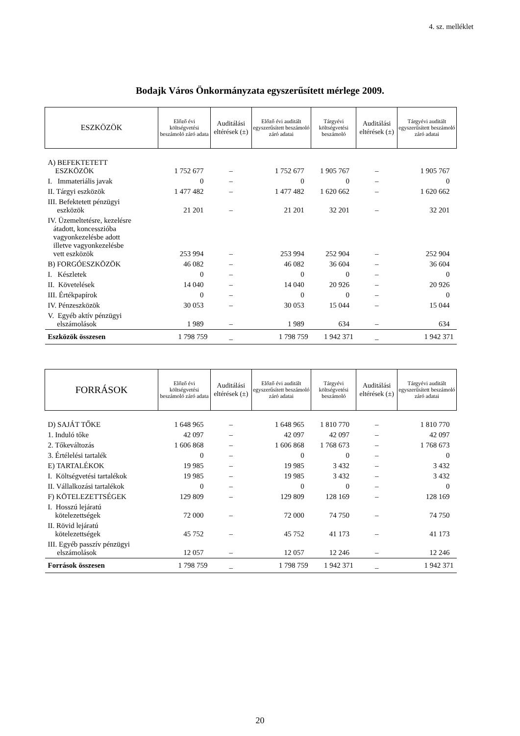4. sz. melléklet
Bodajk Város Önkormányzata egyszerűsített mérlege 2009.
| ESZKÖZÖK | Előző évi költségvetési beszámoló záró adata | Auditálási eltérések (±) | Előző évi auditált egyszerűsített beszámoló záró adatai | Tárgyévi költségvetési beszámoló | Auditálási eltérések (±) | Tárgyévi auditált egyszerűsített beszámoló záró adatai |
| --- | --- | --- | --- | --- | --- | --- |
| A) BEFEKTETETT ESZKÖZÖK | 1 752 677 | – | 1 752 677 | 1 905 767 | – | 1 905 767 |
| I. Immateriális javak | 0 | – | 0 | 0 | – | 0 |
| II. Tárgyi eszközök | 1 477 482 | – | 1 477 482 | 1 620 662 | – | 1 620 662 |
| III. Befektetett pénzügyi eszközök | 21 201 | – | 21 201 | 32 201 | – | 32 201 |
| IV. Üzemeltetésre, kezelésre átadott, koncesszióba vagyonkezelésbe adott illetve vagyonkezelésbe vett eszközök | 253 994 | – | 253 994 | 252 904 | – | 252 904 |
| B) FORGÓESZKÖZÖK | 46 082 | – | 46 082 | 36 604 | – | 36 604 |
| I. Készletek | 0 | – | 0 | 0 | – | 0 |
| II. Követelések | 14 040 | – | 14 040 | 20 926 | – | 20 926 |
| III. Értékpapírok | 0 | – | 0 | 0 | – | 0 |
| IV. Pénzeszközök | 30 053 | – | 30 053 | 15 044 | – | 15 044 |
| V. Egyéb aktív pénzügyi elszámolások | 1 989 | – | 1 989 | 634 | – | 634 |
| Eszközök összesen | 1 798 759 | _ | 1 798 759 | 1 942 371 | _ | 1 942 371 |
| FORRÁSOK | Előző évi költségvetési beszámoló záró adata | Auditálási eltérések (±) | Előző évi auditált egyszerűsített beszámoló záró adatai | Tárgyévi költségvetési beszámoló | Auditálási eltérések (±) | Tárgyévi auditált egyszerűsített beszámoló záró adatai |
| --- | --- | --- | --- | --- | --- | --- |
| D) SAJÁT TŐKE | 1 648 965 | – | 1 648 965 | 1 810 770 | – | 1 810 770 |
| 1. Induló tőke | 42 097 | – | 42 097 | 42 097 | – | 42 097 |
| 2. Tőkeváltozás | 1 606 868 | – | 1 606 868 | 1 768 673 | – | 1 768 673 |
| 3. Értélelési tartalék | 0 | – | 0 | 0 | – | 0 |
| E) TARTALÉKOK | 19 985 | – | 19 985 | 3 432 | – | 3 432 |
| I. Költségvetési tartalékok | 19 985 | – | 19 985 | 3 432 | – | 3 432 |
| II. Vállalkozási tartalékok | 0 | – | 0 | 0 | – | 0 |
| F) KÖTELEZETTSÉGEK | 129 809 | – | 129 809 | 128 169 | – | 128 169 |
| I. Hosszú lejáratú kötelezettségek | 72 000 | – | 72 000 | 74 750 | – | 74 750 |
| II. Rövid lejáratú kötelezettségek | 45 752 | – | 45 752 | 41 173 | – | 41 173 |
| III. Egyéb passzív pénzügyi elszámolások | 12 057 | – | 12 057 | 12 246 | – | 12 246 |
| Források összesen | 1 798 759 | _ | 1 798 759 | 1 942 371 | _ | 1 942 371 |
20